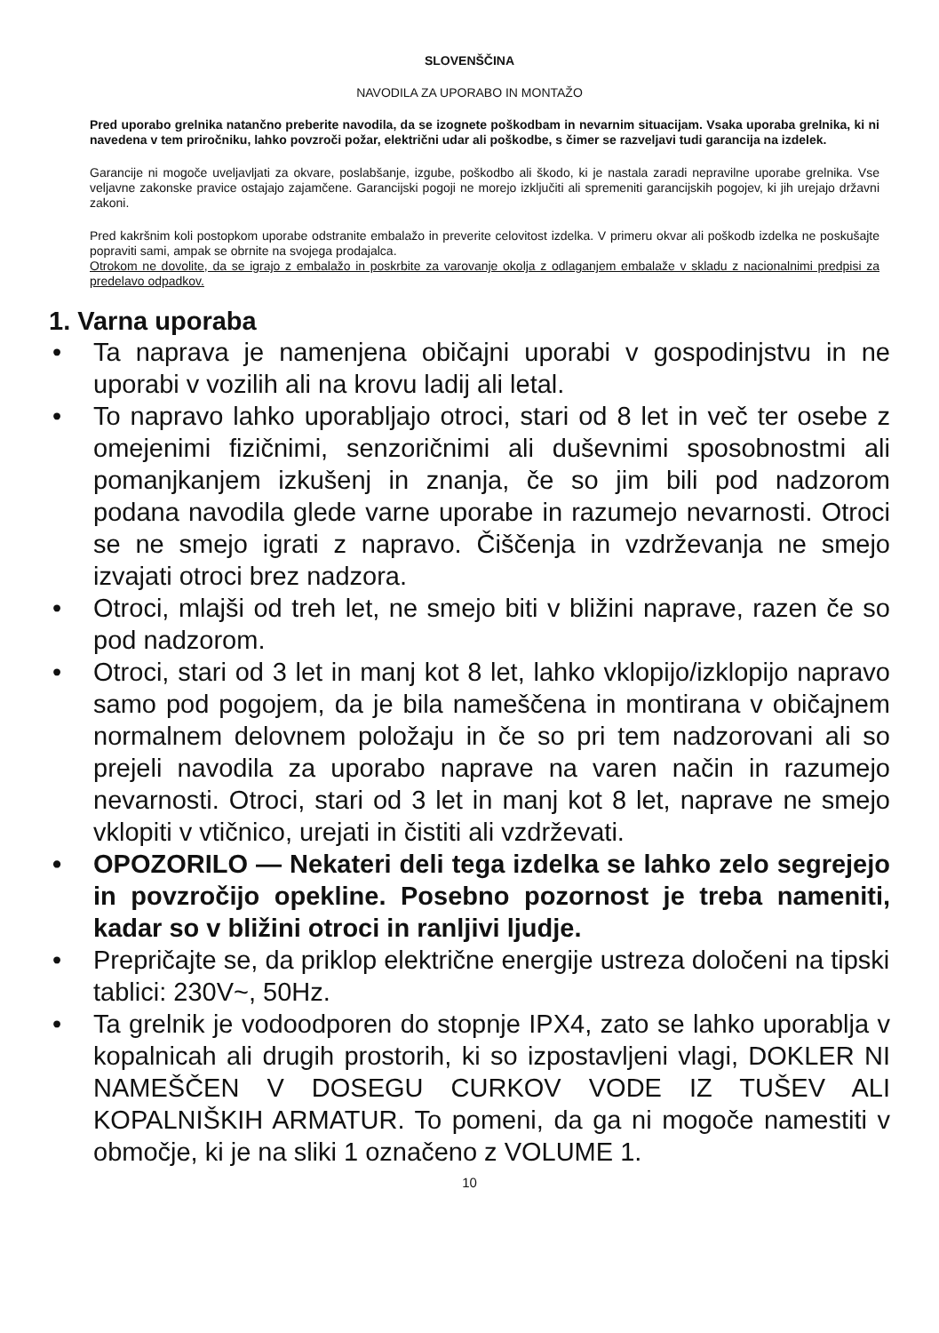SLOVENŠČINA
NAVODILA ZA UPORABO IN MONTAŽO
Pred uporabo grelnika natančno preberite navodila, da se izognete poškodbam in nevarnim situacijam. Vsaka uporaba grelnika, ki ni navedena v tem priročniku, lahko povzroči požar, električni udar ali poškodbe, s čimer se razveljavi tudi garancija na izdelek.
Garancije ni mogoče uveljavljati za okvare, poslabšanje, izgube, poškodbo ali škodo, ki je nastala zaradi nepravilne uporabe grelnika. Vse veljavne zakonske pravice ostajajo zajamčene. Garancijski pogoji ne morejo izključiti ali spremeniti garancijskih pogojev, ki jih urejajo državni zakoni.
Pred kakršnim koli postopkom uporabe odstranite embalažo in preverite celovitost izdelka. V primeru okvar ali poškodb izdelka ne poskušajte popraviti sami, ampak se obrnite na svojega prodajalca.
Otrokom ne dovolite, da se igrajo z embalažo in poskrbite za varovanje okolja z odlaganjem embalaže v skladu z nacionalnimi predpisi za predelavo odpadkov.
1. Varna uporaba
• Ta naprava je namenjena običajni uporabi v gospodinjstvu in ne uporabi v vozilih ali na krovu ladij ali letal.
• To napravo lahko uporabljajo otroci, stari od 8 let in več ter osebe z omejenimi fizičnimi, senzoričnimi ali duševnimi sposobnostmi ali pomanjkanjem izkušenj in znanja, če so jim bili pod nadzorom podana navodila glede varne uporabe in razumejo nevarnosti. Otroci se ne smejo igrati z napravo. Čiščenja in vzdrževanja ne smejo izvajati otroci brez nadzora.
• Otroci, mlajši od treh let, ne smejo biti v bližini naprave, razen če so pod nadzorom.
• Otroci, stari od 3 let in manj kot 8 let, lahko vklopijo/izklopijo napravo samo pod pogojem, da je bila nameščena in montirana v običajnem normalnem delovnem položaju in če so pri tem nadzorovani ali so prejeli navodila za uporabo naprave na varen način in razumejo nevarnosti. Otroci, stari od 3 let in manj kot 8 let, naprave ne smejo vklopiti v vtičnico, urejati in čistiti ali vzdrževati.
• OPOZORILO — Nekateri deli tega izdelka se lahko zelo segrejejo in povzročijo opekline. Posebno pozornost je treba nameniti, kadar so v bližini otroci in ranljivi ljudje.
• Prepričajte se, da priklop električne energije ustreza določeni na tipski tablici: 230V~, 50Hz.
• Ta grelnik je vodoodporen do stopnje IPX4, zato se lahko uporablja v kopalnicah ali drugih prostorih, ki so izpostavljeni vlagi, DOKLER NI NAMEŠČEN V DOSEGU CURKOV VODE IZ TUŠEV ALI KOPALNIŠKIH ARMATUR. To pomeni, da ga ni mogoče namestiti v območje, ki je na sliki 1 označeno z VOLUME 1.
10